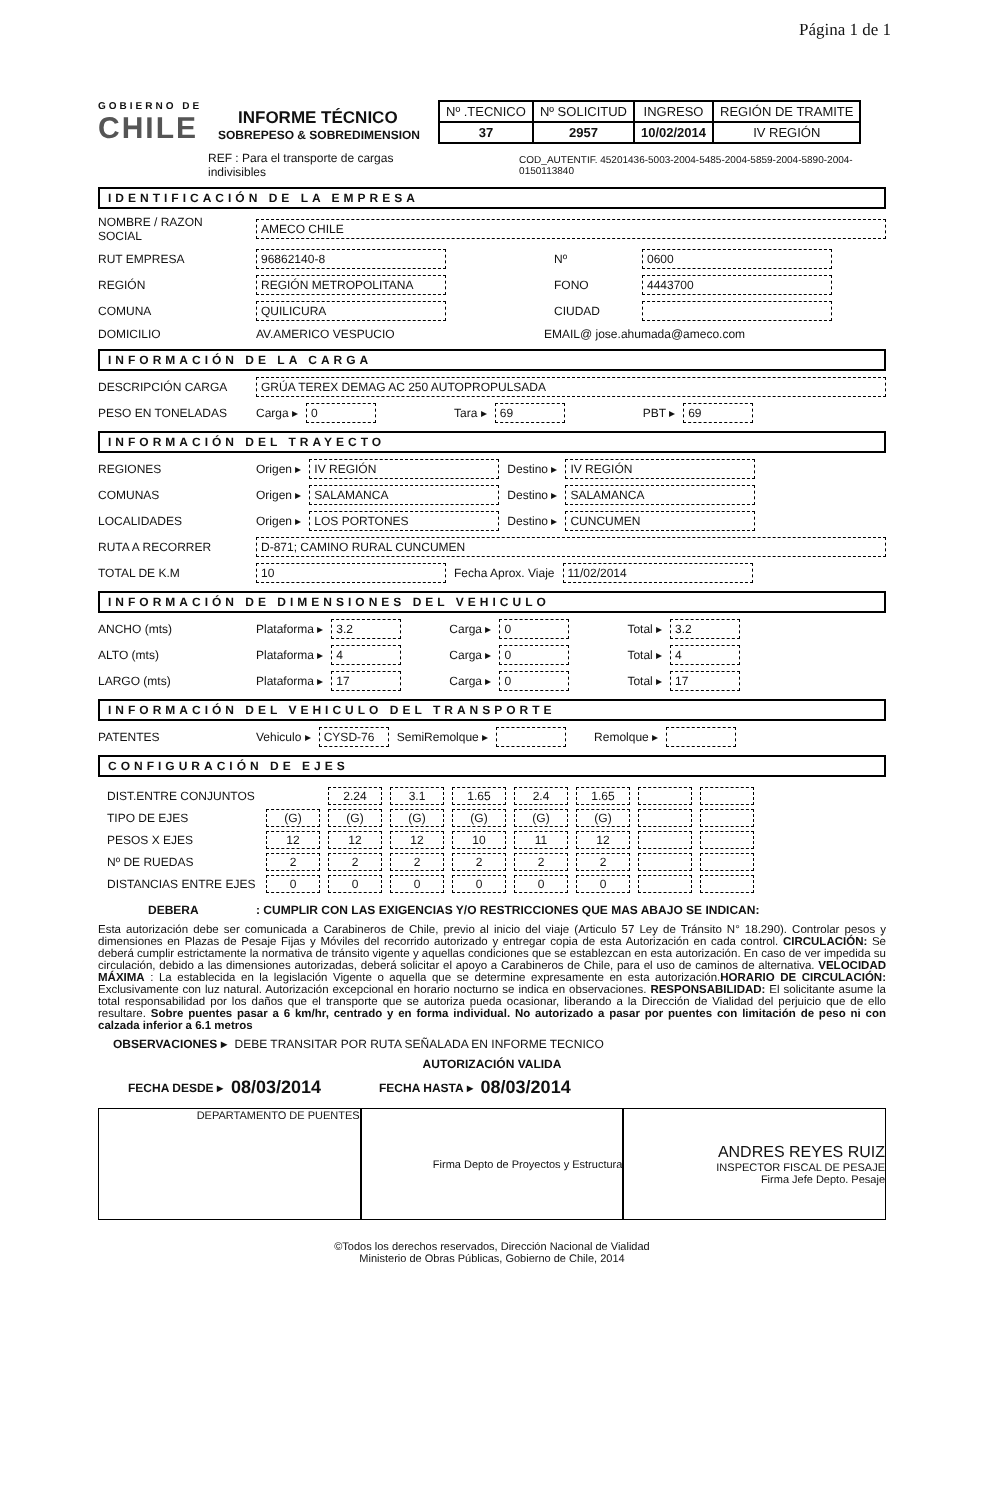Página 1 de 1
GOBIERNO DE
CHILE
INFORME TÉCNICO
SOBREPESO & SOBREDIMENSION
| Nº .TECNICO | Nº SOLICITUD | INGRESO | REGIÓN DE TRAMITE |
| 37 | 2957 | 10/02/2014 | IV REGIÓN |
REF : Para el transporte de cargas indivisibles COD_AUTENTIF. 45201436-5003-2004-5485-2004-5859-2004-5890-2004-0150113840
IDENTIFICACIÓN DE LA EMPRESA
NOMBRE / RAZON SOCIAL AMECO CHILE
RUT EMPRESA 96862140-8 Nº 0600
REGIÓN REGIÓN METROPOLITANA FONO 4443700
COMUNA QUILICURA CIUDAD
DOMICILIO AV.AMERICO VESPUCIO EMAIL@ jose.ahumada@ameco.com
INFORMACIÓN DE LA CARGA
DESCRIPCIÓN CARGA GRÚA TEREX DEMAG AC 250 AUTOPROPULSADA
PESO EN TONELADAS Carga ▸ 0 Tara ▸ 69 PBT ▸ 69
INFORMACIÓN DEL TRAYECTO
REGIONES Origen ▸ IV REGIÓN Destino ▸ IV REGIÓN
COMUNAS Origen ▸ SALAMANCA Destino ▸ SALAMANCA
LOCALIDADES Origen ▸ LOS PORTONES Destino ▸ CUNCUMEN
RUTA A RECORRER D-871; CAMINO RURAL CUNCUMEN
TOTAL DE K.M 10 Fecha Aprox. Viaje 11/02/2014
INFORMACIÓN DE DIMENSIONES DEL VEHICULO
ANCHO (mts) Plataforma ▸ 3.2 Carga ▸ 0 Total ▸ 3.2
ALTO (mts) Plataforma ▸ 4 Carga ▸ 0 Total ▸ 4
LARGO (mts) Plataforma ▸ 17 Carga ▸ 0 Total ▸ 17
INFORMACIÓN DEL VEHICULO DEL TRANSPORTE
PATENTES Vehiculo ▸ CYSD-76 SemiRemolque ▸ Remolque ▸
CONFIGURACIÓN DE EJES
| DIST.ENTRE CONJUNTOS | | 2.24 | 3.1 | 1.65 | 2.4 | 1.65 | | |
| TIPO DE EJES | (G) | (G) | (G) | (G) | (G) | (G) | | |
| PESOS X EJES | 12 | 12 | 12 | 10 | 11 | 12 | | |
| Nº DE RUEDAS | 2 | 2 | 2 | 2 | 2 | 2 | | |
| DISTANCIAS ENTRE EJES | 0 | 0 | 0 | 0 | 0 | 0 | | |
DEBERA: CUMPLIR CON LAS EXIGENCIAS Y/O RESTRICCIONES QUE MAS ABAJO SE INDICAN:
Esta autorización debe ser comunicada a Carabineros de Chile, previo al inicio del viaje (Articulo 57 Ley de Tránsito N° 18.290). Controlar pesos y dimensiones en Plazas de Pesaje Fijas y Móviles del recorrido autorizado y entregar copia de esta Autorización en cada control. CIRCULACIÓN: Se deberá cumplir estrictamente la normativa de tránsito vigente y aquellas condiciones que se establezcan en esta autorización. En caso de ver impedida su circulación, debido a las dimensiones autorizadas, deberá solicitar el apoyo a Carabineros de Chile, para el uso de caminos de alternativa. VELOCIDAD MÁXIMA : La establecida en la legislación Vigente o aquella que se determine expresamente en esta autorización.HORARIO DE CIRCULACIÓN: Exclusivamente con luz natural. Autorización excepcional en horario nocturno se indica en observaciones. RESPONSABILIDAD: El solicitante asume la total responsabilidad por los daños que el transporte que se autoriza pueda ocasionar, liberando a la Dirección de Vialidad del perjuicio que de ello resultare. Sobre puentes pasar a 6 km/hr, centrado y en forma individual. No autorizado a pasar por puentes con limitación de peso ni con calzada inferior a 6.1 metros
OBSERVACIONES ▸ DEBE TRANSITAR POR RUTA SEÑALADA EN INFORME TECNICO
AUTORIZACIÓN VALIDA
FECHA DESDE ▸ 08/03/2014 FECHA HASTA ▸ 08/03/2014
DEPARTAMENTO DE PUENTES Firma Depto de Proyectos y Estructura
ANDRES REYES RUIZ
INSPECTOR FISCAL DE PESAJE
Firma Jefe Depto. Pesaje
©Todos los derechos reservados, Dirección Nacional de Vialidad
Ministerio de Obras Públicas, Gobierno de Chile, 2014